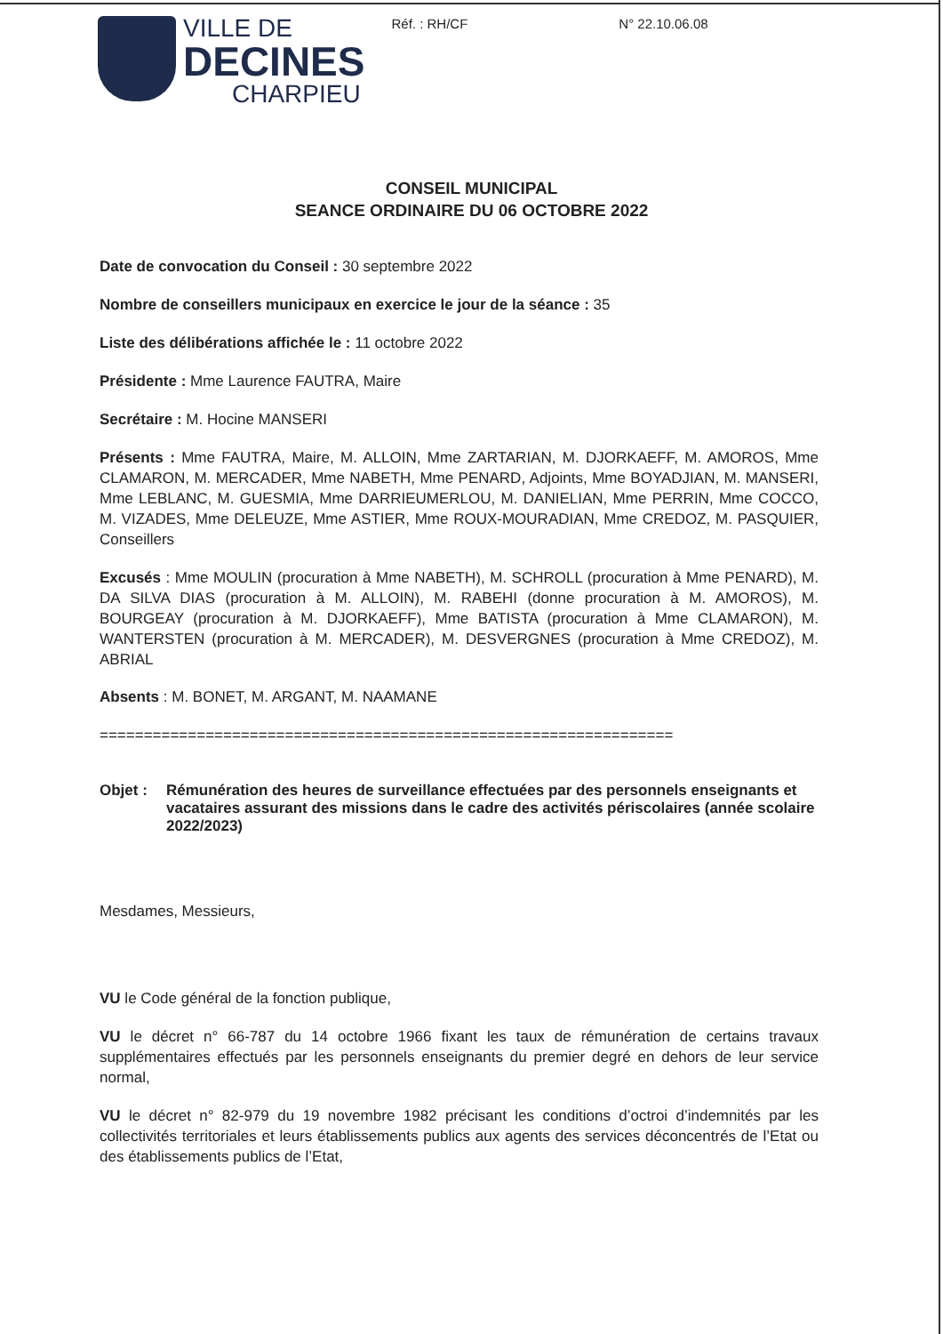VILLE DE
DECINES
CHARPIEU
Réf. : RH/CF N° 22.10.06.08
CONSEIL MUNICIPAL
SEANCE ORDINAIRE DU 06 OCTOBRE 2022
Date de convocation du Conseil : 30 septembre 2022
Nombre de conseillers municipaux en exercice le jour de la séance : 35
Liste des délibérations affichée le : 11 octobre 2022
Présidente : Mme Laurence FAUTRA, Maire
Secrétaire : M. Hocine MANSERI
Présents : Mme FAUTRA, Maire, M. ALLOIN, Mme ZARTARIAN, M. DJORKAEFF, M. AMOROS, Mme CLAMARON, M. MERCADER, Mme NABETH, Mme PENARD, Adjoints, Mme BOYADJIAN, M. MANSERI, Mme LEBLANC, M. GUESMIA, Mme DARRIEUMERLOU, M. DANIELIAN, Mme PERRIN, Mme COCCO, M. VIZADES, Mme DELEUZE, Mme ASTIER, Mme ROUX-MOURADIAN, Mme CREDOZ, M. PASQUIER, Conseillers
Excusés : Mme MOULIN (procuration à Mme NABETH), M. SCHROLL (procuration à Mme PENARD), M. DA SILVA DIAS (procuration à M. ALLOIN), M. RABEHI (donne procuration à M. AMOROS), M. BOURGEAY (procuration à M. DJORKAEFF), Mme BATISTA (procuration à Mme CLAMARON), M. WANTERSTEN (procuration à M. MERCADER), M. DESVERGNES (procuration à Mme CREDOZ), M. ABRIAL
Absents : M. BONET, M. ARGANT, M. NAAMANE
=================================================================
Objet : Rémunération des heures de surveillance effectuées par des personnels enseignants et vacataires assurant des missions dans le cadre des activités périscolaires (année scolaire 2022/2023)
Mesdames, Messieurs,
VU le Code général de la fonction publique,
VU le décret n° 66-787 du 14 octobre 1966 fixant les taux de rémunération de certains travaux supplémentaires effectués par les personnels enseignants du premier degré en dehors de leur service normal,
VU le décret n° 82-979 du 19 novembre 1982 précisant les conditions d’octroi d’indemnités par les collectivités territoriales et leurs établissements publics aux agents des services déconcentrés de l’Etat ou des établissements publics de l’Etat,